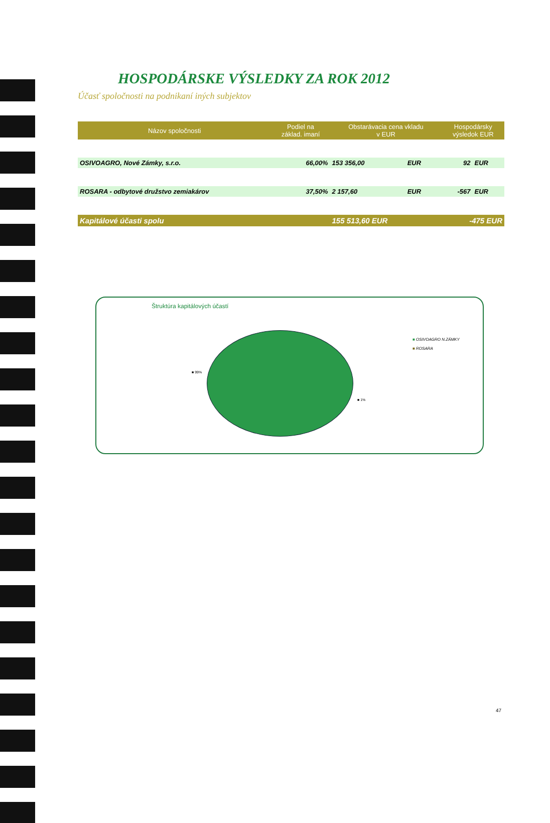HOSPODÁRSKE VÝSLEDKY ZA ROK 2012
Účasť spoločnosti na podnikaní iných subjektov
| Názov spoločnosti | Podiel na základ. imaní | Obstarávacia cena vkladu v EUR | | Hospodársky výsledok EUR | |
| --- | --- | --- | --- | --- | --- |
| OSIVOAGRO, Nové Zámky, s.r.o. | 66,00% | 153 356,00 | EUR | 92 | EUR |
| ROSARA - odbytové družstvo zemiakárov | 37,50% | 2 157,60 | EUR | -567 | EUR |
| Kapitálové účasti spolu | | 155 513,60 EUR | | -475 EUR | |
Štruktúra kapitálových účastí
■ 99%
■ 1%
■ OSIVOAGRO N.ZÁMKY
■ ROSARA
47